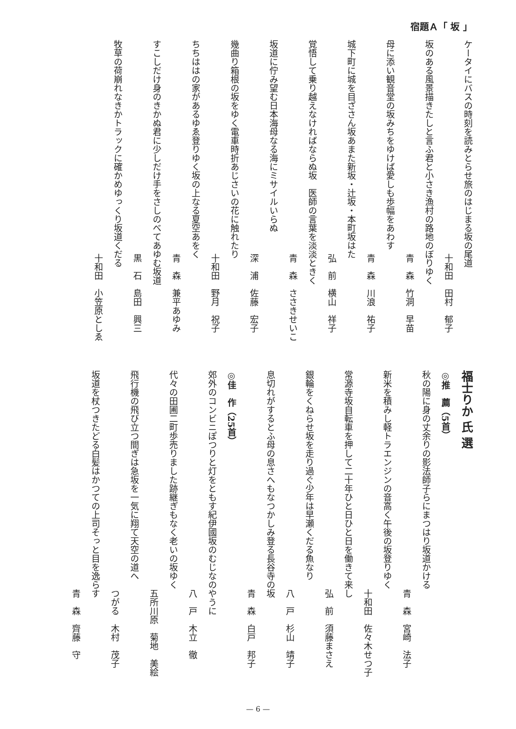宿題Ａ「 坂 」
ケータイにバスの時刻を読みとらせ旅のはじまる坂の尾道
十和田　田村　郁子
坂のある風景描きたしと言ふ君と小さき漁村の路地のぼりゆく
青　森　竹洞　早苗
母に添い観音堂の坂みちをゆけば愛しも歩幅をあわす
青　森　川浪　祐子
城下町に城を目ざさん坂あまた新坂・辻坂・本町坂はた
弘　前　横山　祥子
覚悟して乗り越えなければならぬ坂　医師の言葉を淡淡ときく
青　森　ささきせいこ
坂道に佇み望む日本海母なる海にミサイルいらぬ
深　浦　佐藤　宏子
幾曲り箱根の坂をゆく電車時折あじさいの花に触れたり
十和田　野月　祝子
ちちははの家があるゆゑ登りゆく坂の上なる夏空あをく
青　森　兼平あゆみ
すこしだけ身のきかぬ君に少しだけ手をさしのべてあゆむ坂道
黒　石　島田　興三
牧草の荷崩れなきかトラックに確かめゆっくり坂道くだる
十和田　小笠原としゑ
福士りか 氏 選
◎推　薦（5首）
秋の陽に身の丈余りの影法師子らにまつはり坂道かける
青　森　宮崎　法子
新米を積みし軽トラエンジンの音高く午後の坂登りゆく
十和田　佐々木せつ子
常源寺坂自転車を押して二十年ひと日ひと日を働きて来し
弘　前　須藤まさえ
銀輪をくねらせ坂を走り過ぐ少年は早瀬くだる魚なり
八　戸　杉山　靖子
息切れがするとふ母の息さへもなつかしみ登る長谷寺の坂
青　森　白戸　邦子
◎佳　作（25首）
郊外のコンビニぽつりと灯をともす紀伊國坂のむじなのやうに
八　戸　木立　徹
代々の田圃二町歩売りました跡継ぎもなく老いの坂ゆく
五所川原　菊地　美絵
飛行機の飛び立つ間ぎは急坂を一気に翔て天空の道へ
つがる　木村　茂子
坂道を杖つきたどる白髪はかつての上司そっと目を逸らす
青　森　齊藤　守
— 6 —